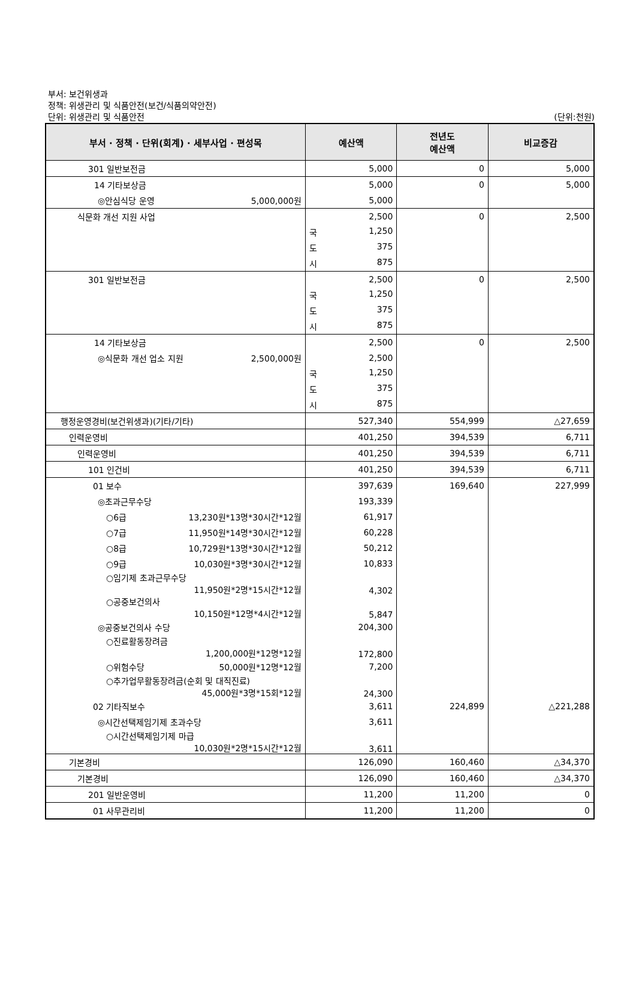부서: 보건위생과
정책: 위생관리 및 식품안전(보건/식품의약안전)
단위: 위생관리 및 식품안전
(단위:천원)
| 부서 · 정책 · 단위(회계) · 세부사업 · 편성목 | 예산액 | 전년도 예산액 | 비교증감 |
| --- | --- | --- | --- |
| 301 일반보전금 | 5,000 | 0 | 5,000 |
| 14 기타보상금 | 5,000 | 0 | 5,000 |
| ◎안심식당 운영 5,000,000원 | 5,000 | | |
| 식문화 개선 지원 사업 | 2,500 | 0 | 2,500 |
| | 국 1,250 | | |
| | 도 375 | | |
| | 시 875 | | |
| 301 일반보전금 | 2,500 | 0 | 2,500 |
| | 국 1,250 | | |
| | 도 375 | | |
| | 시 875 | | |
| 14 기타보상금 | 2,500 | 0 | 2,500 |
| ◎식문화 개선 업소 지원 2,500,000원 | 2,500 | | |
| | 국 1,250 | | |
| | 도 375 | | |
| | 시 875 | | |
| 행정운영경비(보건위생과)(기타/기타) | 527,340 | 554,999 | △27,659 |
| 인력운영비 | 401,250 | 394,539 | 6,711 |
| 인력운영비 | 401,250 | 394,539 | 6,711 |
| 101 인건비 | 401,250 | 394,539 | 6,711 |
| 01 보수 | 397,639 | 169,640 | 227,999 |
| ◎초과근무수당 | 193,339 | | |
| ○6급 13,230원*13명*30시간*12월 | 61,917 | | |
| ○7급 11,950원*14명*30시간*12월 | 60,228 | | |
| ○8급 10,729원*13명*30시간*12월 | 50,212 | | |
| ○9급 10,030원*3명*30시간*12월 | 10,833 | | |
| ○임기제 초과근무수당 11,950원*2명*15시간*12월 | 4,302 | | |
| ○공중보건의사 10,150원*12명*4시간*12월 | 5,847 | | |
| ◎공중보건의사 수당 | 204,300 | | |
| ○진료활동장려금 1,200,000원*12명*12월 | 172,800 | | |
| ○위험수당 50,000원*12명*12월 | 7,200 | | |
| ○추가업무활동장려금(순회 및 대직진료) 45,000원*3명*15회*12월 | 24,300 | | |
| 02 기타직보수 | 3,611 | 224,899 | △221,288 |
| ◎시간선택제임기제 초과수당 | 3,611 | | |
| ○시간선택제임기제 마급 10,030원*2명*15시간*12월 | 3,611 | | |
| 기본경비 | 126,090 | 160,460 | △34,370 |
| 기본경비 | 126,090 | 160,460 | △34,370 |
| 201 일반운영비 | 11,200 | 11,200 | 0 |
| 01 사무관리비 | 11,200 | 11,200 | 0 |